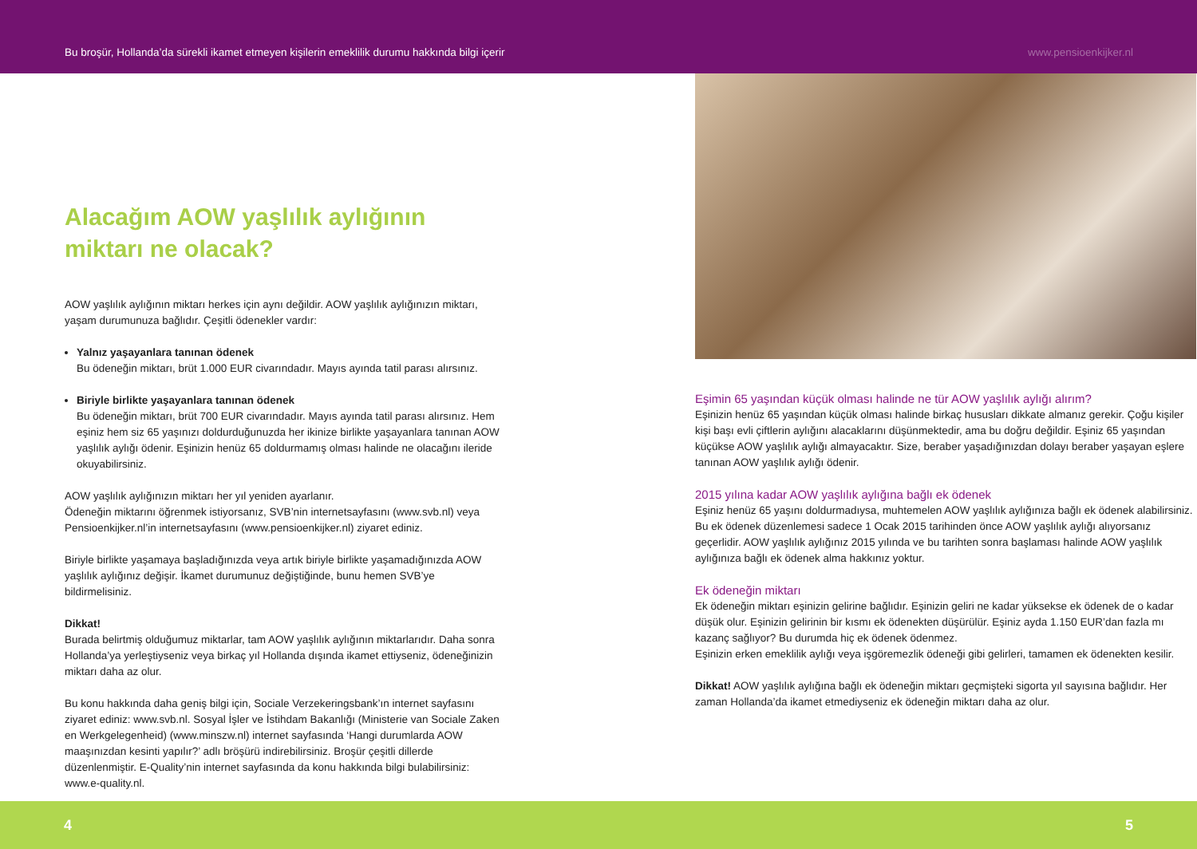Bu broşür, Hollanda’da sürekli ikamet etmeyen kişilerin emeklilik durumu hakkında bilgi içerir www.pensioenkijker.nl
Alacağım AOW yaşlılık aylığının
miktarı ne olacak?
AOW yaşlılık aylığının miktarı herkes için aynı değildir. AOW yaşlılık aylığınızın miktarı, yaşam durumunuza bağlıdır. Çeşitli ödenekler vardır:
Yalnız yaşayanlara tanınan ödenek
Bu ödeneğin miktarı, brüt 1.000 EUR civarındadır. Mayıs ayında tatil parası alırsınız.
Biriyle birlikte yaşayanlara tanınan ödenek
Bu ödeneğin miktarı, brüt 700 EUR civarındadır. Mayıs ayında tatil parası alırsınız. Hem eşiniz hem siz 65 yaşınızı doldurduğunuzda her ikinize birlikte yaşayanlara tanınan AOW yaşlılık aylığı ödenir. Eşinizin henüz 65 doldurmamış olması halinde ne olacağını ileride okuyabilirsiniz.
AOW yaşlılık aylığınızın miktarı her yıl yeniden ayarlanır.
Ödeneğin miktarını öğrenmek istiyorsanız, SVB’nin internetsayfasını (www.svb.nl) veya Pensioenkijker.nl’in internetsayfasını (www.pensioenkijker.nl) ziyaret ediniz.
Biriyle birlikte yaşamaya başladığınızda veya artık biriyle birlikte yaşamadığınızda AOW yaşlılık aylığınız değişir. İkamet durumunuz değiştiğinde, bunu hemen SVB’ye bildirmelisiniz.
Dikkat!
Burada belirtmiş olduğumuz miktarlar, tam AOW yaşlılık aylığının miktarlarıdır. Daha sonra Hollanda’ya yerleştiyseniz veya birkaç yıl Hollanda dışında ikamet ettiyseniz, ödeneğinizin miktarı daha az olur.
Bu konu hakkında daha geniş bilgi için, Sociale Verzekeringsbank’ın internet sayfasını ziyaret ediniz: www.svb.nl. Sosyal İşler ve İstihdam Bakanlığı (Ministerie van Sociale Zaken en Werkgelegenheid) (www.minszw.nl) internet sayfasında ‘Hangi durumlarda AOW maaşınızdan kesinti yapılır?’ adlı bröşürü indirebilirsiniz. Broşür çeşitli dillerde düzenlenmiştir. E-Quality’nin internet sayfasında da konu hakkında bilgi bulabilirsiniz: www.e-quality.nl.
Eşimin 65 yaşından küçük olması halinde ne tür AOW yaşlılık aylığı alırım?
Eşinizin henüz 65 yaşından küçük olması halinde birkaç hususları dikkate almanız gerekir. Çoğu kişiler kişi başı evli çiftlerin aylığını alacaklarını düşünmektedir, ama bu doğru değildir. Eşiniz 65 yaşından küçükse AOW yaşlılık aylığı almayacaktır. Size, beraber yaşadığınızdan dolayı beraber yaşayan eşlere tanınan AOW yaşlılık aylığı ödenir.
2015 yılına kadar AOW yaşlılık aylığına bağlı ek ödenek
Eşiniz henüz 65 yaşını doldurmadıysa, muhtemelen AOW yaşlılık aylığınıza bağlı ek ödenek alabilirsiniz. Bu ek ödenek düzenlemesi sadece 1 Ocak 2015 tarihinden önce AOW yaşlılık aylığı alıyorsanız geçerlidir. AOW yaşlılık aylığınız 2015 yılında ve bu tarihten sonra başlaması halinde AOW yaşlılık aylığınıza bağlı ek ödenek alma hakkınız yoktur.
Ek ödeneğin miktarı
Ek ödeneğin miktarı eşinizin gelirine bağlıdır. Eşinizin geliri ne kadar yüksekse ek ödenek de o kadar düşük olur. Eşinizin gelirinin bir kısmı ek ödenekten düşürülür. Eşiniz ayda 1.150 EUR’dan fazla mı kazanç sağlıyor? Bu durumda hiç ek ödenek ödenmez.
Eşinizin erken emeklilik aylığı veya işgöremezlik ödeneği gibi gelirleri, tamamen ek ödenekten kesilir.
Dikkat! AOW yaşlılık aylığına bağlı ek ödeneğin miktarı geçmişteki sigorta yıl sayısına bağlıdır. Her zaman Hollanda’da ikamet etmediyseniz ek ödeneğin miktarı daha az olur.
4 5